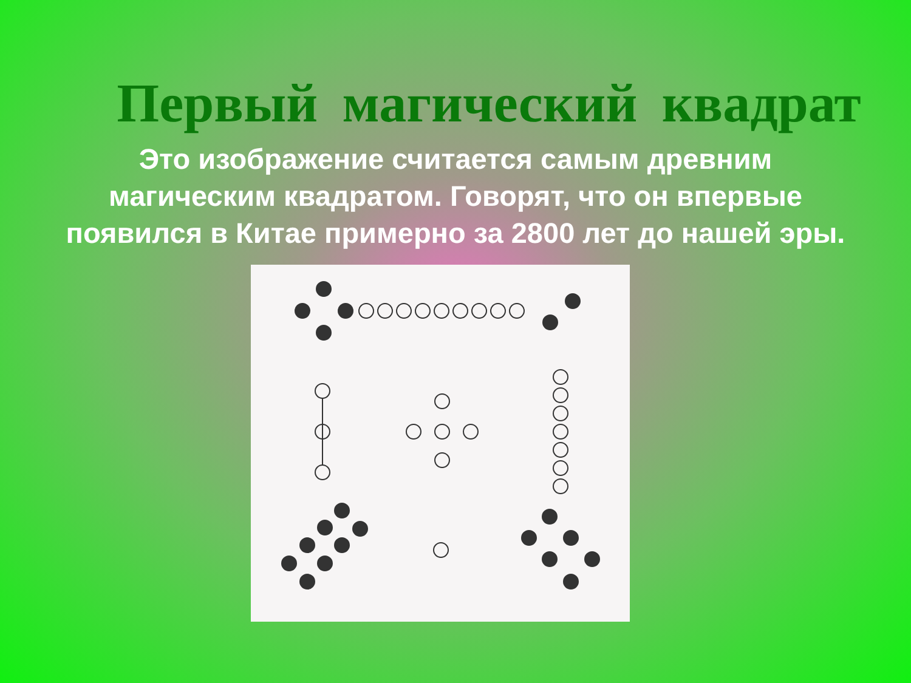Первый магический квадрат
Это изображение считается самым древним магическим квадратом. Говорят, что он впервые появился в Китае примерно за 2800 лет до нашей эры.